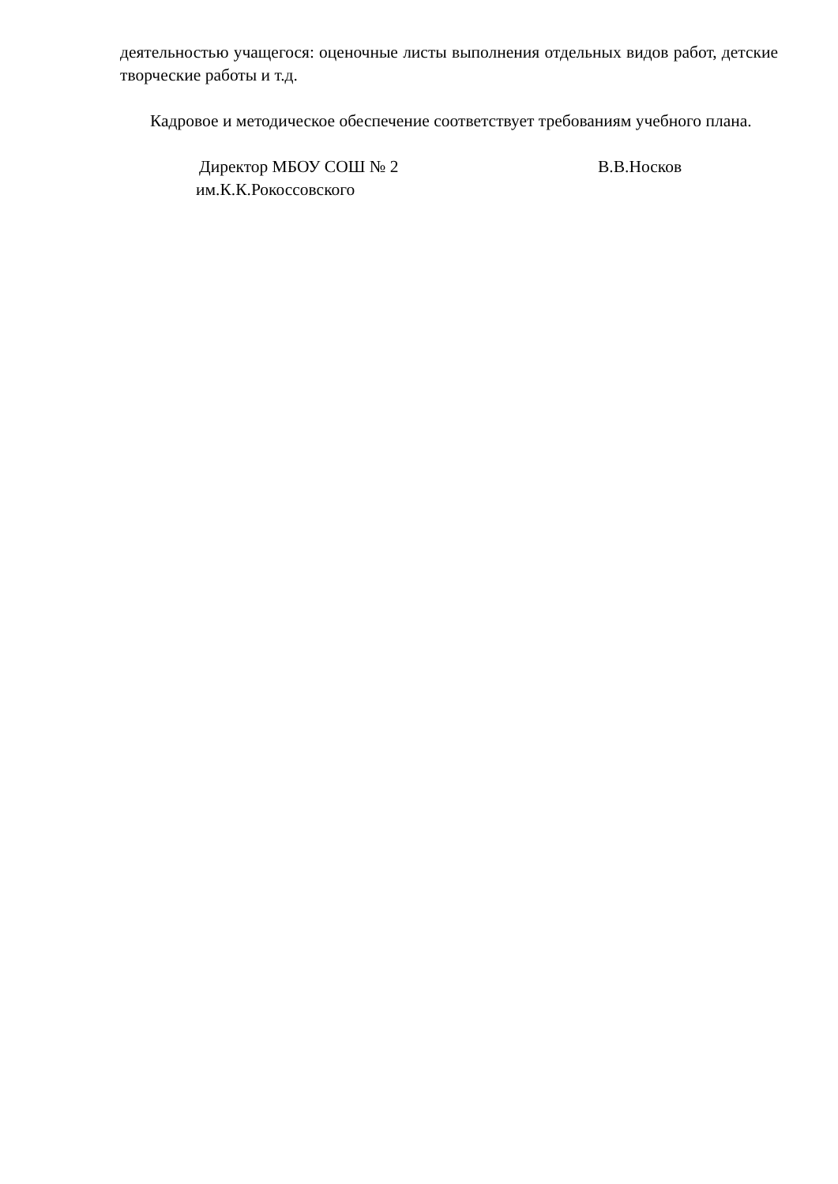деятельностью учащегося: оценочные листы выполнения отдельных видов работ, детские творческие работы и т.д.
Кадровое и методическое обеспечение соответствует требованиям учебного плана.
Директор МБОУ СОШ № 2
им.К.К.Рокоссовского
В.В.Носков